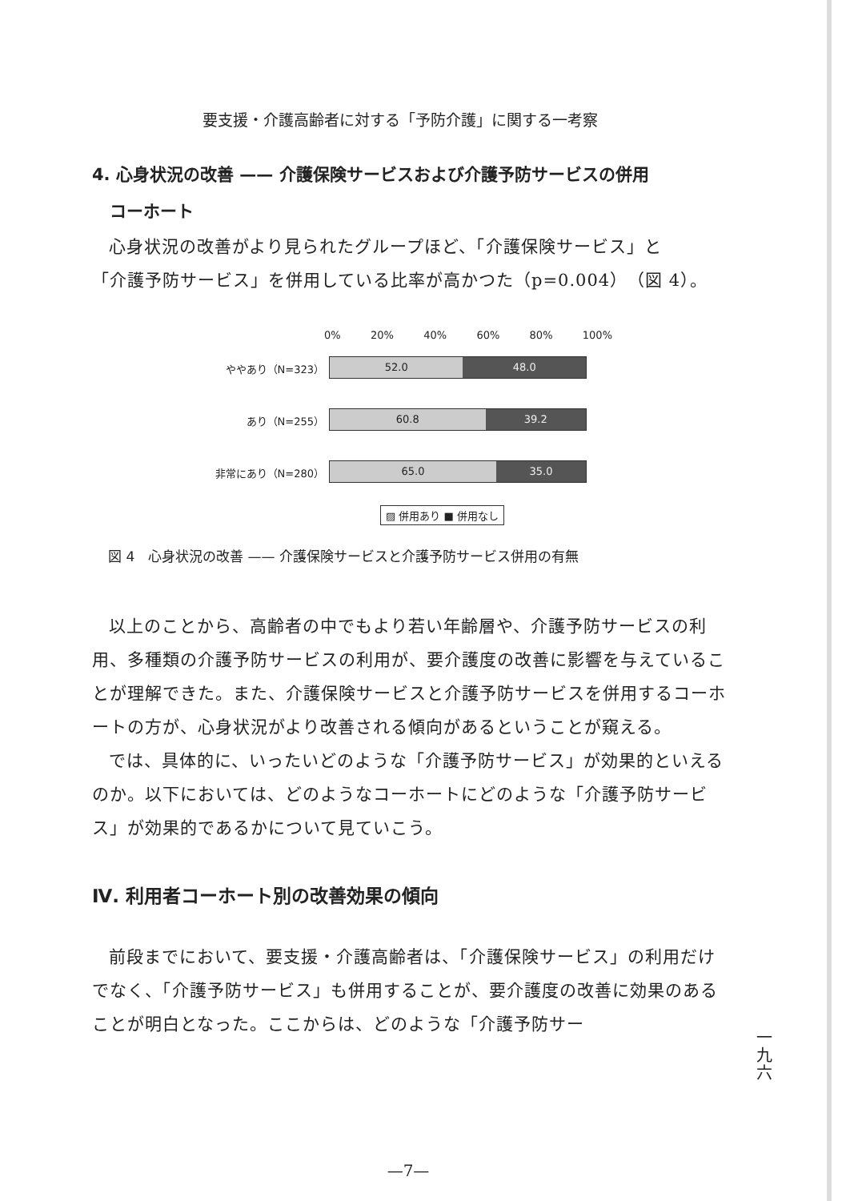要支援・介護高齢者に対する「予防介護」に関する一考察
4. 心身状況の改善 —— 介護保険サービスおよび介護予防サービスの併用
コーホート
心身状況の改善がより見られたグループほど、「介護保険サービス」と
「介護予防サービス」を併用している比率が高かつた（p=0.004）（図 4）。
0% 20% 40% 60% 80% 100%
ややあり（N=323）
52.0 48.0
あり（N=255）
60.8 39.2
非常にあり（N=280）
65.0 35.0
▨ 併用あり ■ 併用なし
図 4　心身状況の改善 —— 介護保険サービスと介護予防サービス併用の有無
以上のことから、高齢者の中でもより若い年齢層や、介護予防サービスの利用、多種類の介護予防サービスの利用が、要介護度の改善に影響を与えていることが理解できた。また、介護保険サービスと介護予防サービスを併用するコーホートの方が、心身状況がより改善される傾向があるということが窺える。
では、具体的に、いったいどのような「介護予防サービス」が効果的といえるのか。以下においては、どのようなコーホートにどのような「介護予防サービス」が効果的であるかについて見ていこう。
Ⅳ. 利用者コーホート別の改善効果の傾向
前段までにおいて、要支援・介護高齢者は、「介護保険サービス」の利用だけでなく、「介護予防サービス」も併用することが、要介護度の改善に効果のあることが明白となった。ここからは、どのような「介護予防サー
一
九
六
—7—